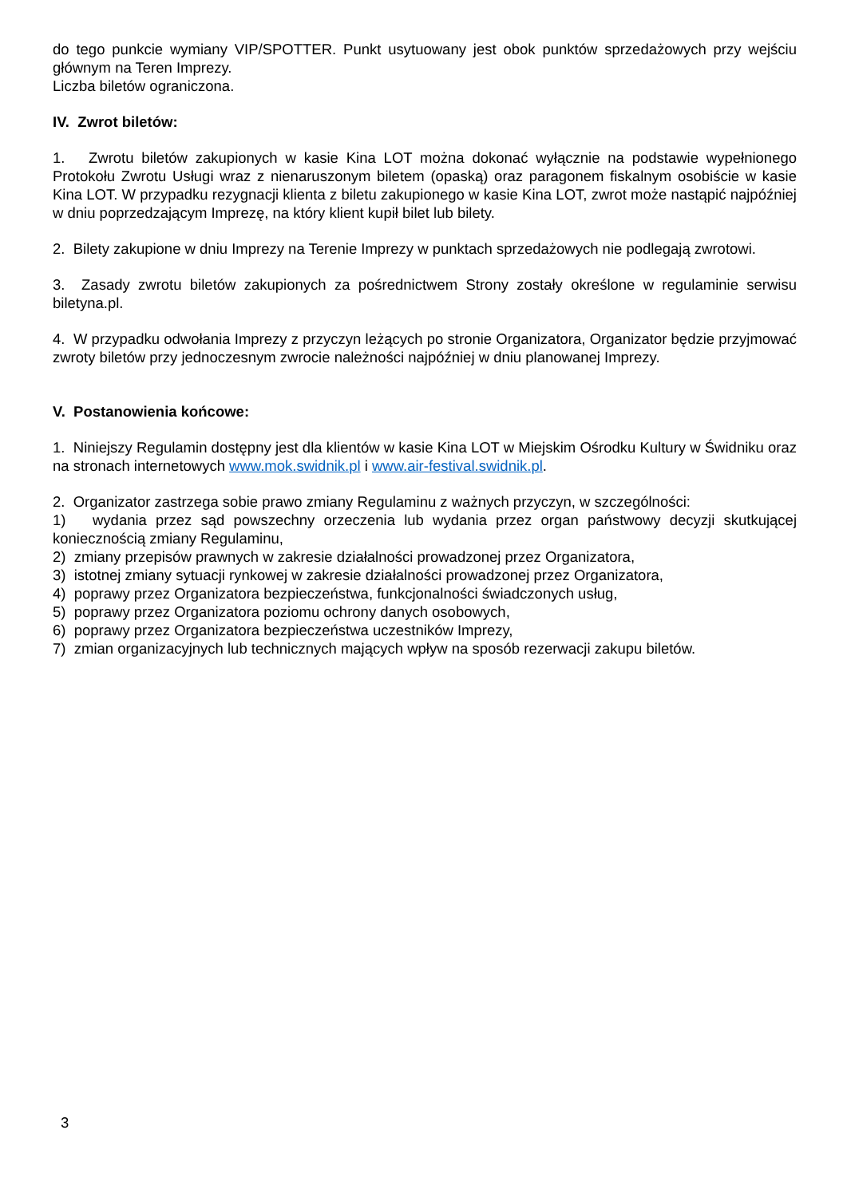do tego punkcie wymiany VIP/SPOTTER. Punkt usytuowany jest obok punktów sprzedażowych przy wejściu głównym na Teren Imprezy.
Liczba biletów ograniczona.
IV. Zwrot biletów:
1. Zwrotu biletów zakupionych w kasie Kina LOT można dokonać wyłącznie na podstawie wypełnionego Protokołu Zwrotu Usługi wraz z nienaruszonym biletem (opaską) oraz paragonem fiskalnym osobiście w kasie Kina LOT. W przypadku rezygnacji klienta z biletu zakupionego w kasie Kina LOT, zwrot może nastąpić najpóźniej w dniu poprzedzającym Imprezę, na który klient kupił bilet lub bilety.
2. Bilety zakupione w dniu Imprezy na Terenie Imprezy w punktach sprzedażowych nie podlegają zwrotowi.
3. Zasady zwrotu biletów zakupionych za pośrednictwem Strony zostały określone w regulaminie serwisu biletyna.pl.
4. W przypadku odwołania Imprezy z przyczyn leżących po stronie Organizatora, Organizator będzie przyjmować zwroty biletów przy jednoczesnym zwrocie należności najpóźniej w dniu planowanej Imprezy.
V. Postanowienia końcowe:
1. Niniejszy Regulamin dostępny jest dla klientów w kasie Kina LOT w Miejskim Ośrodku Kultury w Świdniku oraz na stronach internetowych www.mok.swidnik.pl i www.air-festival.swidnik.pl.
2. Organizator zastrzega sobie prawo zmiany Regulaminu z ważnych przyczyn, w szczególności:
1) wydania przez sąd powszechny orzeczenia lub wydania przez organ państwowy decyzji skutkującej koniecznością zmiany Regulaminu,
2) zmiany przepisów prawnych w zakresie działalności prowadzonej przez Organizatora,
3) istotnej zmiany sytuacji rynkowej w zakresie działalności prowadzonej przez Organizatora,
4) poprawy przez Organizatora bezpieczeństwa, funkcjonalności świadczonych usług,
5) poprawy przez Organizatora poziomu ochrony danych osobowych,
6) poprawy przez Organizatora bezpieczeństwa uczestników Imprezy,
7) zmian organizacyjnych lub technicznych mających wpływ na sposób rezerwacji zakupu biletów.
3